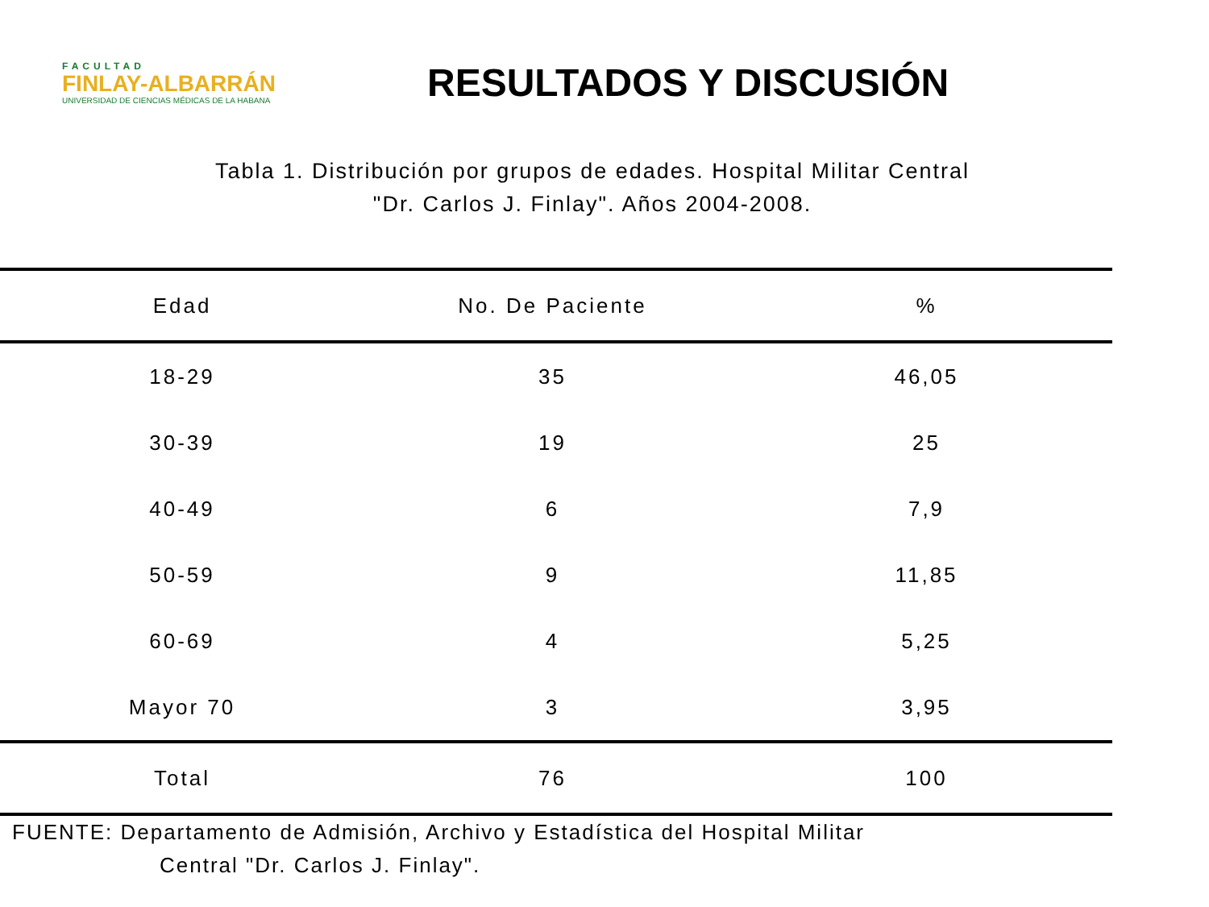FACULTAD
FINLAY-ALBARRÁN
UNIVERSIDAD DE CIENCIAS MÉDICAS DE LA HABANA
RESULTADOS Y DISCUSIÓN
Tabla 1. Distribución por grupos de edades. Hospital Militar Central
"Dr. Carlos J. Finlay". Años 2004-2008.
| Edad | No. De Paciente | % |
| --- | --- | --- |
| 18-29 | 35 | 46,05 |
| 30-39 | 19 | 25 |
| 40-49 | 6 | 7,9 |
| 50-59 | 9 | 11,85 |
| 60-69 | 4 | 5,25 |
| Mayor 70 | 3 | 3,95 |
| Total | 76 | 100 |
FUENTE: Departamento de Admisión, Archivo y Estadística del Hospital Militar
Central "Dr. Carlos J. Finlay".